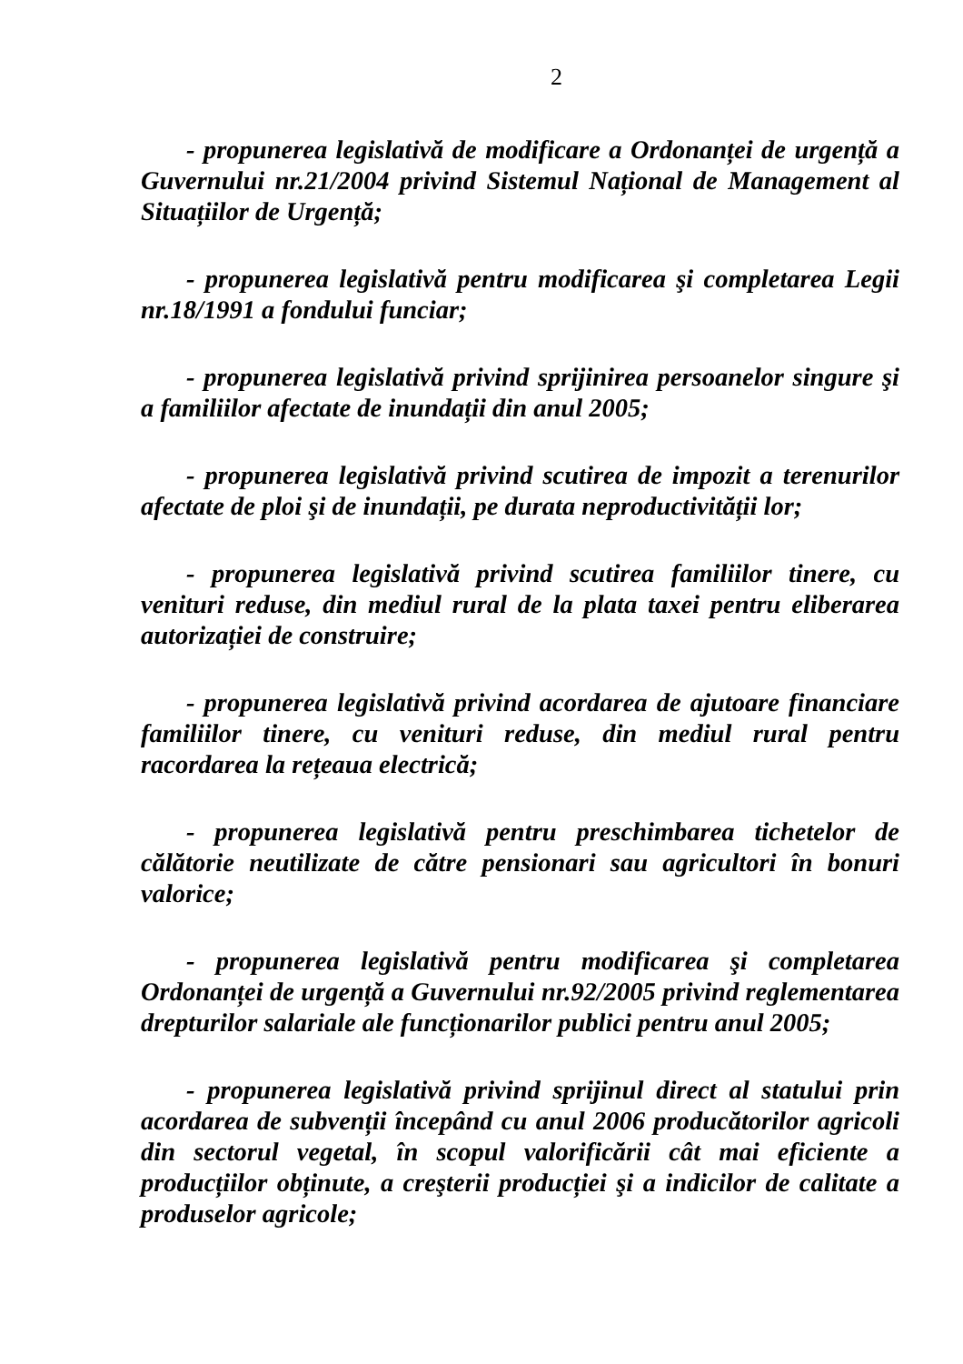2
- propunerea legislativă de modificare a Ordonanței de urgență a Guvernului nr.21/2004 privind Sistemul Național de Management al Situațiilor de Urgență;
- propunerea legislativă pentru modificarea şi completarea Legii nr.18/1991 a fondului funciar;
- propunerea legislativă privind sprijinirea persoanelor singure şi a familiilor afectate de inundații din anul 2005;
- propunerea legislativă privind scutirea de impozit a terenurilor afectate de ploi şi de inundații, pe durata neproductivității lor;
- propunerea legislativă privind scutirea familiilor tinere, cu venituri reduse, din mediul rural de la plata taxei pentru eliberarea autorizației de construire;
- propunerea legislativă privind acordarea de ajutoare financiare familiilor tinere, cu venituri reduse, din mediul rural pentru racordarea la rețeaua electrică;
- propunerea legislativă pentru preschimbarea tichetelor de călătorie neutilizate de către pensionari sau agricultori în bonuri valorice;
- propunerea legislativă pentru modificarea şi completarea Ordonanței de urgență a Guvernului nr.92/2005 privind reglementarea drepturilor salariale ale funcționarilor publici pentru anul 2005;
- propunerea legislativă privind sprijinul direct al statului prin acordarea de subvenții începând cu anul 2006 producătorilor agricoli din sectorul vegetal, în scopul valorificării cât mai eficiente a producțiilor obținute, a creşterii producției şi a indicilor de calitate a produselor agricole;